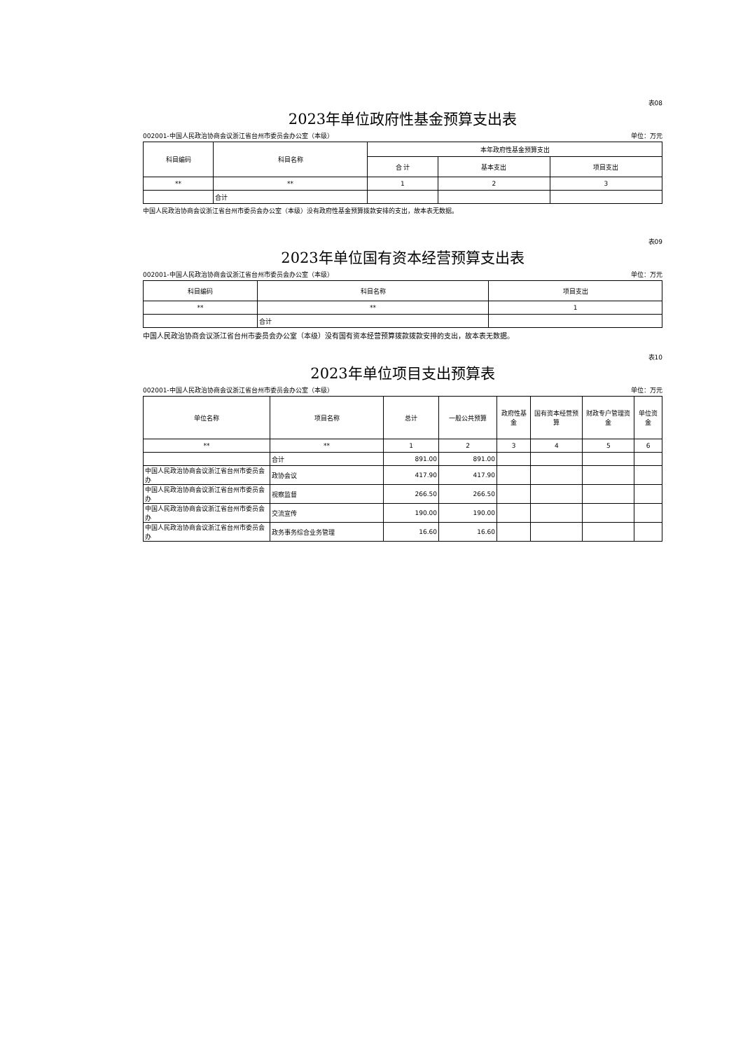表08
2023年单位政府性基金预算支出表
002001-中国人民政治协商会议浙江省台州市委员会办公室（本级） 单位：万元
| 科目编码 | 科目名称 | 本年政府性基金预算支出 | | |
| --- | --- | --- | --- | --- |
| | | 合 计 | 基本支出 | 项目支出 |
| ** | ** | 1 | 2 | 3 |
| | 合计 | | | |
中国人民政治协商会议浙江省台州市委员会办公室（本级）没有政府性基金预算拨款安排的支出，故本表无数据。
表09
2023年单位国有资本经营预算支出表
002001-中国人民政治协商会议浙江省台州市委员会办公室（本级） 单位：万元
| 科目编码 | 科目名称 | 项目支出 |
| --- | --- | --- |
| ** | ** | 1 |
| | 合计 | |
中国人民政治协商会议浙江省台州市委员会办公室（本级）没有国有资本经营预算拨款拨款安排的支出，故本表无数据。
表10
2023年单位项目支出预算表
002001-中国人民政治协商会议浙江省台州市委员会办公室（本级） 单位：万元
| 单位名称 | 项目名称 | 总计 | 一般公共预算 | 政府性基金 | 国有资本经营预算 | 财政专户管理资金 | 单位资金 |
| --- | --- | --- | --- | --- | --- | --- | --- |
| ** | ** | 1 | 2 | 3 | 4 | 5 | 6 |
| | 合计 | 891.00 | 891.00 | | | | |
| 中国人民政治协商会议浙江省台州市委员会办 | 政协会议 | 417.90 | 417.90 | | | | |
| 中国人民政治协商会议浙江省台州市委员会办 | 视察监督 | 266.50 | 266.50 | | | | |
| 中国人民政治协商会议浙江省台州市委员会办 | 交流宣传 | 190.00 | 190.00 | | | | |
| 中国人民政治协商会议浙江省台州市委员会办 | 政务事务综合业务管理 | 16.60 | 16.60 | | | | |